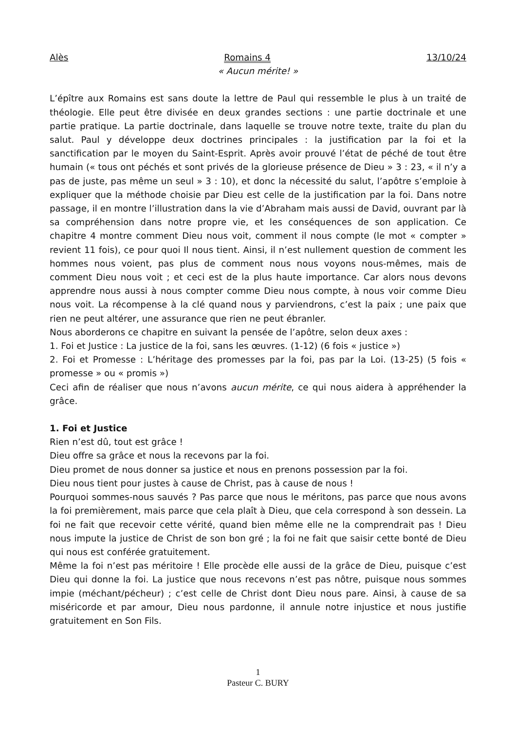Alès Romains 4 13/10/24
« Aucun mérite! »
L’épître aux Romains est sans doute la lettre de Paul qui ressemble le plus à un traité de théologie. Elle peut être divisée en deux grandes sections : une partie doctrinale et une partie pratique. La partie doctrinale, dans laquelle se trouve notre texte, traite du plan du salut. Paul y développe deux doctrines principales : la justification par la foi et la sanctification par le moyen du Saint-Esprit. Après avoir prouvé l’état de péché de tout être humain (« tous ont péchés et sont privés de la glorieuse présence de Dieu » 3 : 23, « il n’y a pas de juste, pas même un seul » 3 : 10), et donc la nécessité du salut, l’apôtre s’emploie à expliquer que la méthode choisie par Dieu est celle de la justification par la foi. Dans notre passage, il en montre l’illustration dans la vie d’Abraham mais aussi de David, ouvrant par là sa compréhension dans notre propre vie, et les conséquences de son application. Ce chapitre 4 montre comment Dieu nous voit, comment il nous compte (le mot « compter » revient 11 fois), ce pour quoi Il nous tient. Ainsi, il n’est nullement question de comment les hommes nous voient, pas plus de comment nous nous voyons nous-mêmes, mais de comment Dieu nous voit ; et ceci est de la plus haute importance. Car alors nous devons apprendre nous aussi à nous compter comme Dieu nous compte, à nous voir comme Dieu nous voit. La récompense à la clé quand nous y parviendrons, c’est la paix ; une paix que rien ne peut altérer, une assurance que rien ne peut ébranler.
Nous aborderons ce chapitre en suivant la pensée de l’apôtre, selon deux axes :
1. Foi et Justice : La justice de la foi, sans les œuvres. (1-12) (6 fois « justice »)
2. Foi et Promesse : L’héritage des promesses par la foi, pas par la Loi. (13-25) (5 fois « promesse » ou « promis »)
Ceci afin de réaliser que nous n’avons aucun mérite, ce qui nous aidera à appréhender la grâce.
1. Foi et Justice
Rien n’est dû, tout est grâce !
Dieu offre sa grâce et nous la recevons par la foi.
Dieu promet de nous donner sa justice et nous en prenons possession par la foi.
Dieu nous tient pour justes à cause de Christ, pas à cause de nous !
Pourquoi sommes-nous sauvés ? Pas parce que nous le méritons, pas parce que nous avons la foi premièrement, mais parce que cela plaît à Dieu, que cela correspond à son dessein. La foi ne fait que recevoir cette vérité, quand bien même elle ne la comprendrait pas ! Dieu nous impute la justice de Christ de son bon gré ; la foi ne fait que saisir cette bonté de Dieu qui nous est conférée gratuitement.
Même la foi n’est pas méritoire ! Elle procède elle aussi de la grâce de Dieu, puisque c’est Dieu qui donne la foi. La justice que nous recevons n’est pas nôtre, puisque nous sommes impie (méchant/pécheur) ; c’est celle de Christ dont Dieu nous pare. Ainsi, à cause de sa miséricorde et par amour, Dieu nous pardonne, il annule notre injustice et nous justifie gratuitement en Son Fils.
1
Pasteur C. BURY